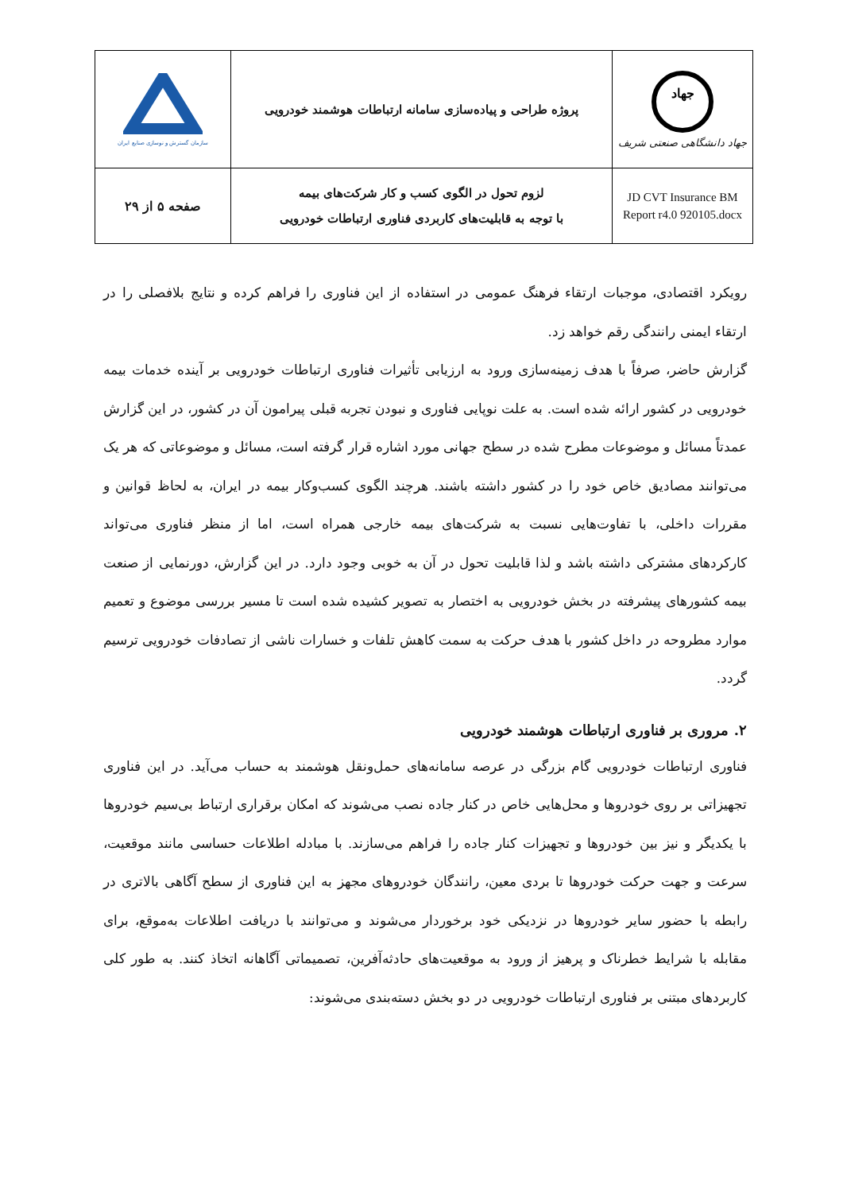| سازمان گسترش و نوسازی صنایع ایران | پروژه طراحی و پیاده‌سازی سامانه ارتباطات هوشمند خودرویی | جهاد جهاد دانشگاهی صنعتی شریف |
| صفحه ۵ از ۲۹ | لزوم تحول در الگوی کسب و کار شرکت‌های بیمه با توجه به قابلیت‌های کاربردی فناوری ارتباطات خودرویی | JD CVT Insurance BM Report r4.0 920105.docx |
رویکرد اقتصادی، موجبات ارتقاء فرهنگ عمومی در استفاده از این فناوری را فراهم کرده و نتایج بلافصلی را در ارتقاء ایمنی رانندگی رقم خواهد زد.
گزارش حاضر، صرفاً با هدف زمینه‌سازی ورود به ارزیابی تأثیرات فناوری ارتباطات خودرویی بر آینده خدمات بیمه خودرویی در کشور ارائه شده است. به علت نوپایی فناوری و نبودن تجربه قبلی پیرامون آن در کشور، در این گزارش عمدتاً مسائل و موضوعات مطرح شده در سطح جهانی مورد اشاره قرار گرفته است، مسائل و موضوعاتی که هر یک می‌توانند مصادیق خاص خود را در کشور داشته باشند. هرچند الگوی کسب‌وکار بیمه در ایران، به لحاظ قوانین و مقررات داخلی، با تفاوت‌هایی نسبت به شرکت‌های بیمه خارجی همراه است، اما از منظر فناوری می‌تواند کارکردهای مشترکی داشته باشد و لذا قابلیت تحول در آن به خوبی وجود دارد. در این گزارش، دورنمایی از صنعت بیمه کشورهای پیشرفته در بخش خودرویی به اختصار به تصویر کشیده شده است تا مسیر بررسی موضوع و تعمیم موارد مطروحه در داخل کشور با هدف حرکت به سمت کاهش تلفات و خسارات ناشی از تصادفات خودرویی ترسیم گردد.
۲. مروری بر فناوری ارتباطات هوشمند خودرویی
فناوری ارتباطات خودرویی گام بزرگی در عرصه سامانه‌های حمل‌ونقل هوشمند به حساب می‌آید. در این فناوری تجهیزاتی بر روی خودروها و محل‌هایی خاص در کنار جاده نصب می‌شوند که امکان برقراری ارتباط بی‌سیم خودروها با یکدیگر و نیز بین خودروها و تجهیزات کنار جاده را فراهم می‌سازند. با مبادله اطلاعات حساسی مانند موقعیت، سرعت و جهت حرکت خودروها تا بردی معین، رانندگان خودروهای مجهز به این فناوری از سطح آگاهی بالاتری در رابطه با حضور سایر خودروها در نزدیکی خود برخوردار می‌شوند و می‌توانند با دریافت اطلاعات به‌موقع، برای مقابله با شرایط خطرناک و پرهیز از ورود به موقعیت‌های حادثه‌آفرین، تصمیماتی آگاهانه اتخاذ کنند. به طور کلی کاربردهای مبتنی بر فناوری ارتباطات خودرویی در دو بخش دسته‌بندی می‌شوند: